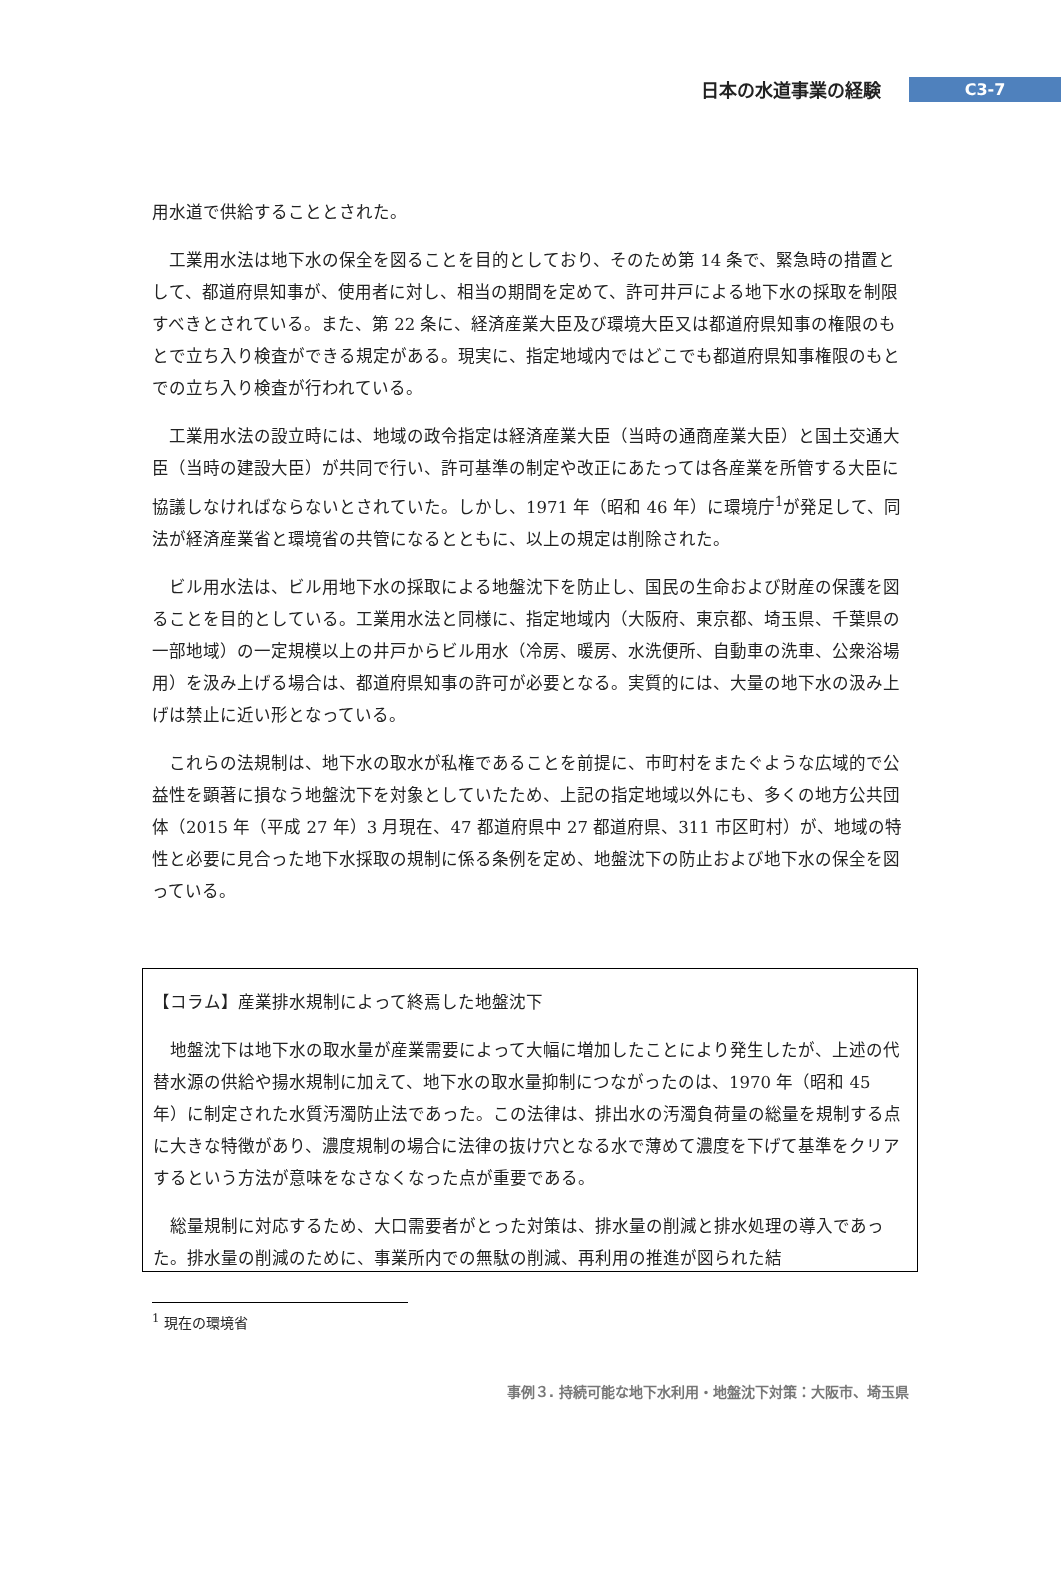日本の水道事業の経験
C3-7
用水道で供給することとされた。
　工業用水法は地下水の保全を図ることを目的としており、そのため第 14 条で、緊急時の措置として、都道府県知事が、使用者に対し、相当の期間を定めて、許可井戸による地下水の採取を制限すべきとされている。また、第 22 条に、経済産業大臣及び環境大臣又は都道府県知事の権限のもとで立ち入り検査ができる規定がある。現実に、指定地域内ではどこでも都道府県知事権限のもとでの立ち入り検査が行われている。
　工業用水法の設立時には、地域の政令指定は経済産業大臣（当時の通商産業大臣）と国土交通大臣（当時の建設大臣）が共同で行い、許可基準の制定や改正にあたっては各産業を所管する大臣に協議しなければならないとされていた。しかし、1971 年（昭和 46 年）に環境庁<sup>1</sup>が発足して、同法が経済産業省と環境省の共管になるとともに、以上の規定は削除された。
　ビル用水法は、ビル用地下水の採取による地盤沈下を防止し、国民の生命および財産の保護を図ることを目的としている。工業用水法と同様に、指定地域内（大阪府、東京都、埼玉県、千葉県の一部地域）の一定規模以上の井戸からビル用水（冷房、暖房、水洗便所、自動車の洗車、公衆浴場用）を汲み上げる場合は、都道府県知事の許可が必要となる。実質的には、大量の地下水の汲み上げは禁止に近い形となっている。
　これらの法規制は、地下水の取水が私権であることを前提に、市町村をまたぐような広域的で公益性を顕著に損なう地盤沈下を対象としていたため、上記の指定地域以外にも、多くの地方公共団体（2015 年（平成 27 年）3 月現在、47 都道府県中 27 都道府県、311 市区町村）が、地域の特性と必要に見合った地下水採取の規制に係る条例を定め、地盤沈下の防止および地下水の保全を図っている。
【コラム】産業排水規制によって終焉した地盤沈下
　地盤沈下は地下水の取水量が産業需要によって大幅に増加したことにより発生したが、上述の代替水源の供給や揚水規制に加えて、地下水の取水量抑制につながったのは、1970 年（昭和 45 年）に制定された水質汚濁防止法であった。この法律は、排出水の汚濁負荷量の総量を規制する点に大きな特徴があり、濃度規制の場合に法律の抜け穴となる水で薄めて濃度を下げて基準をクリアするという方法が意味をなさなくなった点が重要である。
　総量規制に対応するため、大口需要者がとった対策は、排水量の削減と排水処理の導入であった。排水量の削減のために、事業所内での無駄の削減、再利用の推進が図られた結
<sup>1</sup> 現在の環境省
事例３. 持続可能な地下水利用・地盤沈下対策：大阪市、埼玉県